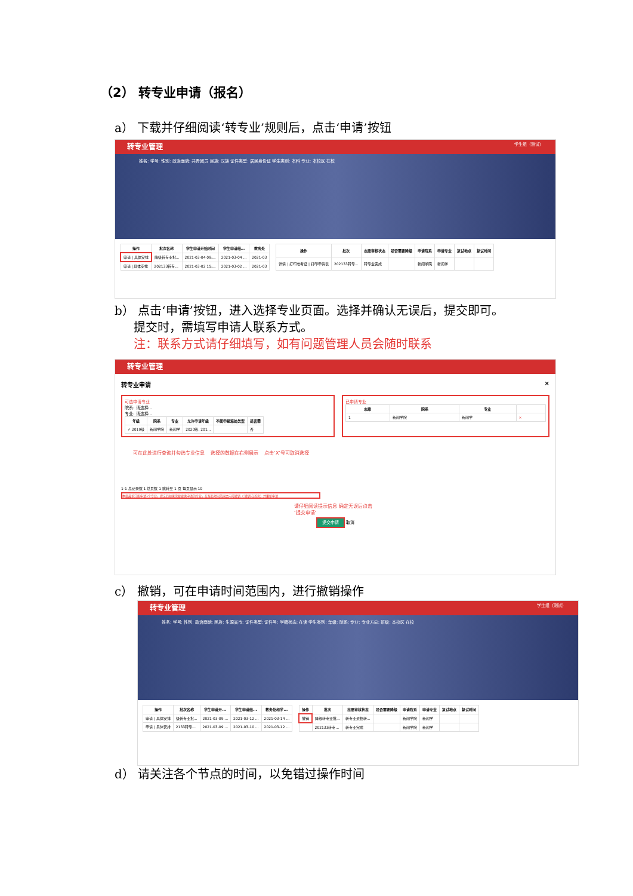（2） 转专业申请（报名）
a） 下载并仔细阅读‘转专业’规则后，点击‘申请’按钮
转专业管理 学生组（测试）
姓名: 学号: 性别: 政治面貌: 共青团员 民族: 汉族 证件类型: 居民身份证 学生类别: 本科 专业: 本校区 在校
| 操作 | 批次名称 | 学生申请开始时间 | 学生申请结... | 教务处 |
| --- | --- | --- | --- | --- |
| 申请 / 具体安排 | 降级转专业批... | 2021-03-04 09:... | 2021-03-04 ... | 2021-03 |
| 申请 / 具体安排 | 202133转专... | 2021-03-02 15:... | 2021-03-02 ... | 2021-03 |
| 操作 | 批次 | 志愿审核状态 | 是否需要降级 | 申请院系 | 申请专业 | 复试地点 | 复试时间 |
| --- | --- | --- | --- | --- | --- | --- | --- |
| 详情 / 打印准考证 / 打印申请表 | 202133转专... | 转专业完成 | | 新闻学院 | 新闻学 | | |
b） 点击‘申请’按钮，进入选择专业页面。选择并确认无误后，提交即可。
提交时，需填写申请人联系方式。
注：联系方式请仔细填写，如有问题管理人员会随时联系
转专业管理
转专业申请 ×
可选申请专业
院系: 请选择...
专业: 请选择...
| 年级 | 院系 | 专业 | 允许申请年级 | 不能申报惩处类型 | 是否需 |
| --- | --- | --- | --- | --- | --- |
| ✓ 2019级 | 新闻学院 | 新闻学 | 2020级, 201... | | 否 |
已申请专业
| 志愿 | 院系 | 专业 | |
| --- | --- | --- | --- |
| 1 | 新闻学院 | 新闻学 | × |
可在此处进行查询并勾选专业信息 选择的数据在右侧展示 点击‘X’号可取消选择
1-1 总记录数 1 总页数 1 跳转至 1 页 每页显示 10
本批最多只能申请1个专业，提交后如果需要更换申请的专业，在报名时间范围之内可撤销（‘撤销’在首页）并重新申请
请仔细阅读提示信息 确定无误后点击‘提交申请’
提交申请 取消
c） 撤销，可在申请时间范围内，进行撤销操作
转专业管理 学生组（测试）
姓名: 学号: 性别: 政治面貌: 民族: 生源省市: 证件类型: 证件号: 学籍状态: 在读 学生类别: 年级: 院系: 专业: 专业方向: 班级: 本校区 在校
| 操作 | 批次名称 | 学生申请开... | 学生申请结... | 教务处和学... |
| --- | --- | --- | --- | --- |
| 申请 / 具体安排 | 级转专业批... | 2021-03-09 ... | 2021-03-12 ... | 2021-03-14 ... |
| 申请 / 具体安排 | 2133转专... | 2021-03-09 ... | 2021-03-10 ... | 2021-03-12 ... |
| 操作 | 批次 | 志愿审核状态 | 是否需要降级 | 申请院系 | 申请专业 | 复试地点 | 复试时间 |
| --- | --- | --- | --- | --- | --- | --- | --- |
| 撤销 | 降级转专业批... | 转专业资格转... | | 新闻学院 | 新闻学 | | |
| | 202133转专... | 转专业完成 | | 新闻学院 | 新闻学 | | |
d） 请关注各个节点的时间，以免错过操作时间